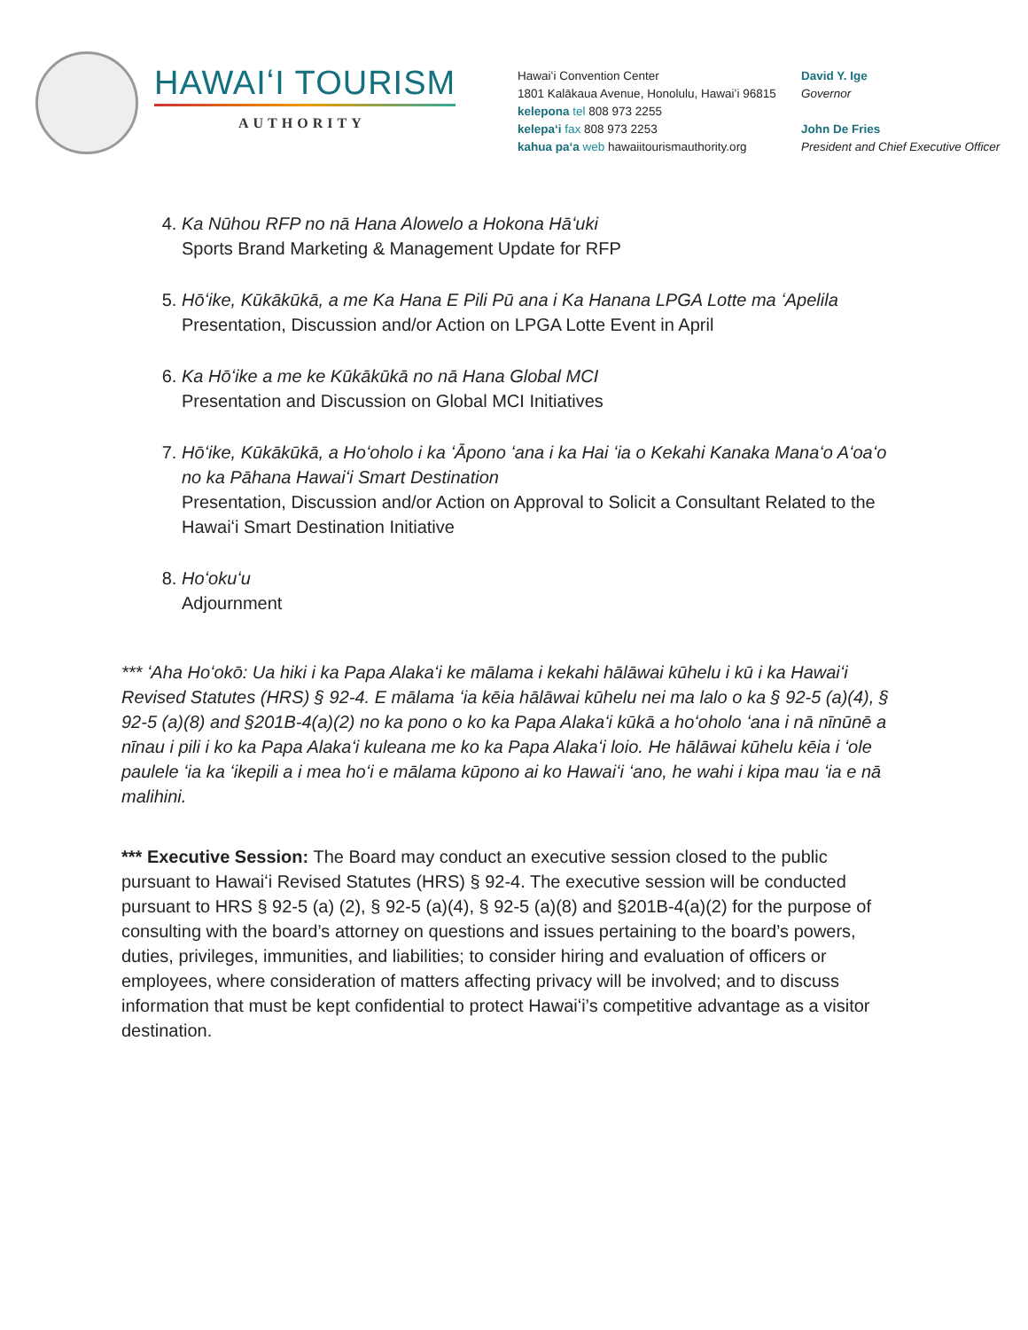HAWAIʻI TOURISM
AUTHORITY
Hawaiʻi Convention Center
1801 Kalākaua Avenue, Honolulu, Hawaiʻi 96815
kelepona tel 808 973 2255
kelepaʻi fax 808 973 2253
kahua paʻa web hawaiitourismauthority.org
David Y. Ige
Governor
John De Fries
President and Chief Executive Officer
4. Ka Nūhou RFP no nā Hana Alowelo a Hokona Hāʻuki
Sports Brand Marketing & Management Update for RFP
5. Hōʻike, Kūkākūkā, a me Ka Hana E Pili Pū ana i Ka Hanana LPGA Lotte ma ʻApelila
Presentation, Discussion and/or Action on LPGA Lotte Event in April
6. Ka Hōʻike a me ke Kūkākūkā no nā Hana Global MCI
Presentation and Discussion on Global MCI Initiatives
7. Hōʻike, Kūkākūkā, a Hoʻoholo i ka ʻĀpono ʻana i ka Hai ʻia o Kekahi Kanaka Manaʻo Aʻoaʻo no ka Pāhana Hawaiʻi Smart Destination
Presentation, Discussion and/or Action on Approval to Solicit a Consultant Related to the Hawaiʻi Smart Destination Initiative
8. Hoʻokuʻu
Adjournment
*** ʻAha Hoʻokō: Ua hiki i ka Papa Alakaʻi ke mālama i kekahi hālāwai kūhelu i kū i ka Hawaiʻi Revised Statutes (HRS) § 92-4. E mālama ʻia kēia hālāwai kūhelu nei ma lalo o ka § 92-5 (a)(4), § 92-5 (a)(8) and §201B-4(a)(2) no ka pono o ko ka Papa Alakaʻi kūkā a hoʻoholo ʻana i nā nīnūnē a nīnau i pili i ko ka Papa Alakaʻi kuleana me ko ka Papa Alakaʻi loio. He hālāwai kūhelu kēia i ʻole paulele ʻia ka ʻikepili a i mea hoʻi e mālama kūpono ai ko Hawaiʻi ʻano, he wahi i kipa mau ʻia e nā malihini.
*** Executive Session: The Board may conduct an executive session closed to the public pursuant to Hawaiʻi Revised Statutes (HRS) § 92-4. The executive session will be conducted pursuant to HRS § 92-5 (a) (2), § 92-5 (a)(4), § 92-5 (a)(8) and §201B-4(a)(2) for the purpose of consulting with the board’s attorney on questions and issues pertaining to the board’s powers, duties, privileges, immunities, and liabilities; to consider hiring and evaluation of officers or employees, where consideration of matters affecting privacy will be involved; and to discuss information that must be kept confidential to protect Hawaiʻi’s competitive advantage as a visitor destination.